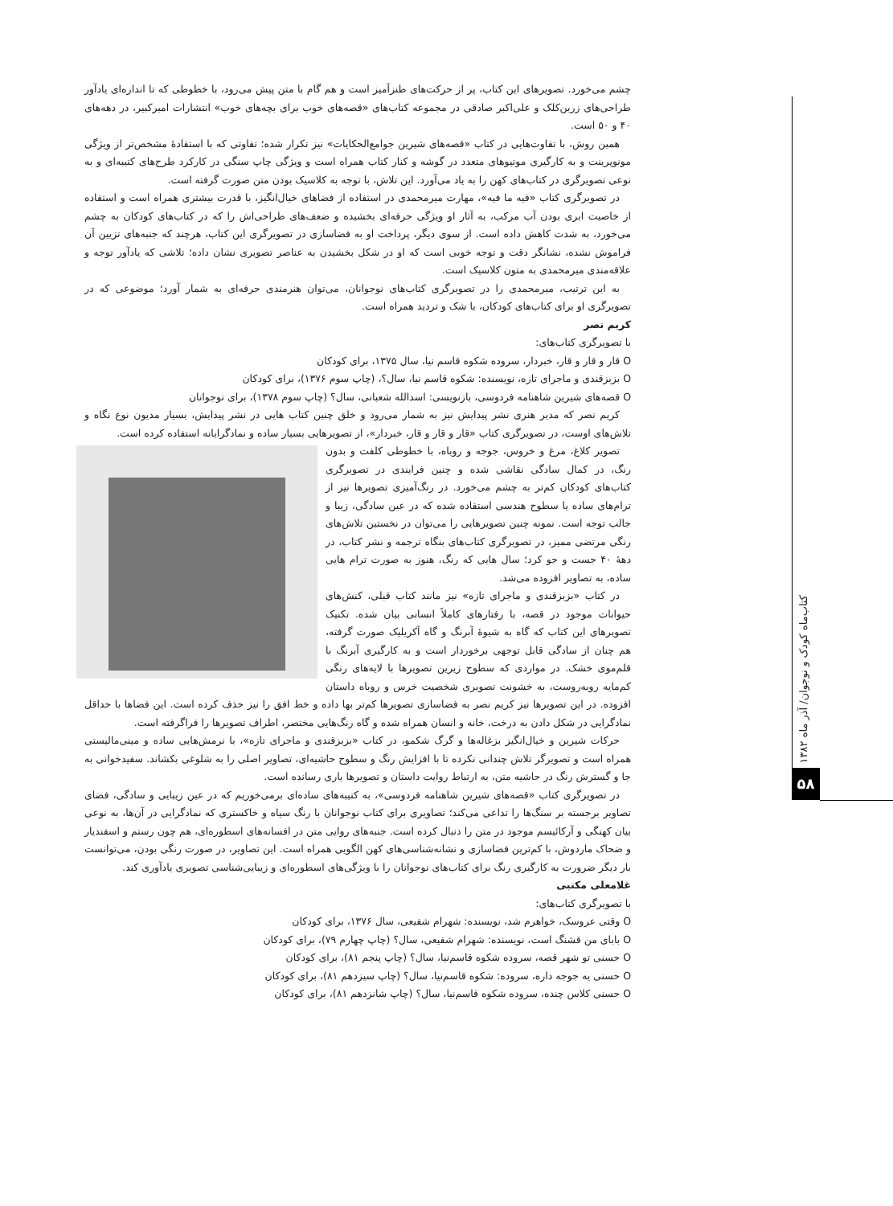چشم می‌خورد. تصویرهای این کتاب، پر از حرکت‌های طنزآمیز است و هم گام با متن پیش می‌رود، با خطوطی که تا اندازه‌ای یادآور طراحی‌های زرین‌کلک و علی‌اکبر صادقی در مجموعه کتاب‌های «قصه‌های خوب برای بچه‌های خوب» انتشارات امیرکبیر، در دهه‌های ۴۰ و ۵۰ است.
همین روش، با تفاوت‌هایی در کتاب «قصه‌های شیرین جوامع‌الحکایات» نیز تکرار شده؛ تفاوتی که با استفادهٔ مشخص‌تر از ویژگی مونوپرینت و به کارگیری موتیوهای متعدد در گوشه و کنار کتاب همراه است و ویژگی چاپ سنگی در کارکرد طرح‌های کتیبه‌ای و به نوعی تصویرگری در کتاب‌های کهن را به یاد می‌آورد. این تلاش، با توجه به کلاسیک بودن متن صورت گرفته است.
در تصویرگری کتاب «فیه ما فیه»، مهارت میرمحمدی در استفاده از فضاهای خیال‌انگیز، با قدرت بیشتری همراه است و استفاده از خاصیت ابری بودن آب مرکب، به آثار او ویژگی حرفه‌ای بخشیده و ضعف‌های طراحی‌اش را که در کتاب‌های کودکان به چشم می‌خورد، به شدت کاهش داده است. از سوی دیگر، پرداخت او به فضاسازی در تصویرگری این کتاب، هرچند که جنبه‌های تزیین آن فراموش نشده، نشانگر دقت و توجه خوبی است که او در شکل بخشیدن به عناصر تصویری نشان داده؛ تلاشی که یادآور توجه و علاقه‌مندی میرمحمدی به متون کلاسیک است.
به این ترتیب، میرمحمدی را در تصویرگری کتاب‌های نوجوانان، می‌توان هنرمندی حرفه‌ای به شمار آورد؛ موضوعی که در تصویرگری او برای کتاب‌های کودکان، با شک و تردید همراه است.
کریم نصر
با تصویرگری کتاب‌های:
O قار و قار و قار، خبردار، سروده شکوه قاسم نیا، سال ۱۳۷۵، برای کودکان
O بزبزقندی و ماجرای تازه، نویسنده: شکوه قاسم نیا، سال؟، (چاپ سوم ۱۳۷۶)، برای کودکان
O قصه‌های شیرین شاهنامه فردوسی، بازنویسی: اسدالله شعبانی، سال؟ (چاپ سوم ۱۳۷۸)، برای نوجوانان
کریم نصر که مدیر هنری نشر پیدایش نیز به شمار می‌رود و خلق چنین کتاب هایی در نشر پیدایش، بسیار مدیون نوع نگاه و تلاش‌های اوست، در تصویرگری کتاب «قار و قار و قار، خبردار»، از تصویرهایی بسیار ساده و نمادگرایانه استفاده کرده است.
تصویر کلاغ، مرغ و خروس، جوجه و روباه، با خطوطی کلفت و بدون رنگ، در کمال سادگی نقاشی شده و چنین فرایندی در تصویرگری کتاب‌های کودکان کم‌تر به چشم می‌خورد. در رنگ‌آمیزی تصویرها نیز از ترام‌های ساده یا سطوح هندسی استفاده شده که در عین سادگی، زیبا و جالب توجه است. نمونه چنین تصویرهایی را می‌توان در نخستین تلاش‌های رنگی مرتضی ممیز، در تصویرگری کتاب‌های بنگاه ترجمه و نشر کتاب، در دههٔ ۴۰ جست و جو کرد؛ سال هایی که رنگ، هنوز به صورت ترام هایی ساده، به تصاویر افزوده می‌شد.
در کتاب «بزبزقندی و ماجرای تازه» نیز مانند کتاب قبلی، کنش‌های حیوانات موجود در قصه، با رفتارهای کاملاً انسانی بیان شده. تکنیک تصویرهای این کتاب که گاه به شیوهٔ آبرنگ و گاه آکریلیک صورت گرفته، هم چنان از سادگی قابل توجهی برخوردار است و به کارگیری آبرنگ با قلم‌موی خشک. در مواردی که سطوح زیرین تصویرها با لایه‌های رنگی کم‌مایه روبه‌روست، به خشونت تصویری شخصیت خرس و روباه داستان افزوده. در این تصویرها نیز کریم نصر به فضاسازی تصویرها کم‌تر بها داده و خط افق را نیز حذف کرده است. این فضاها با حداقل نمادگرایی در شکل دادن به درخت، خانه و انسان همراه شده و گاه رنگ‌هایی مختصر، اطراف تصویرها را فراگرفته است.
حرکات شیرین و خیال‌انگیز بزغاله‌ها و گرگ شکمو، در کتاب «بزبزقندی و ماجرای تازه»، با نرمش‌هایی ساده و مینی‌مالیستی همراه است و تصویرگر تلاش چندانی نکرده تا با افزایش رنگ و سطوح حاشیه‌ای، تصاویر اصلی را به شلوغی بکشاند. سفیدخوانی به جا و گسترش رنگ در حاشیه متن، به ارتباط روایت داستان و تصویرها یاری رسانده است.
در تصویرگری کتاب «قصه‌های شیرین شاهنامه فردوسی»، به کتیبه‌های ساده‌ای برمی‌خوریم که در عین زیبایی و سادگی، فضای تصاویر برجسته بر سنگ‌ها را تداعی می‌کند؛ تصاویری برای کتاب نوجوانان با رنگ سیاه و خاکستری که نمادگرایی در آن‌ها، به نوعی بیان کهنگی و آرکائیسم موجود در متن را دنبال کرده است. جنبه‌های روایی متن در افسانه‌های اسطوره‌ای، هم چون رستم و اسفندیار و ضحاک ماردوش، با کم‌ترین فضاسازی و نشانه‌شناسی‌های کهن الگویی همراه است. این تصاویر، در صورت رنگی بودن، می‌توانست بار دیگر ضرورت به کارگیری رنگ برای کتاب‌های نوجوانان را با ویژگی‌های اسطوره‌ای و زیبایی‌شناسی تصویری یادآوری کند.
غلامعلی مکتبی
با تصویرگری کتاب‌های:
O وقتی عروسک، خواهرم شد، نویسنده: شهرام شفیعی، سال ۱۳۷۶، برای کودکان
O بابای من قشنگ است، نویسنده: شهرام شفیعی، سال؟ (چاپ چهارم ۷۹)، برای کودکان
O حسنی تو شهر قصه، سروده شکوه قاسم‌نیا، سال؟ (چاپ پنجم ۸۱)، برای کودکان
O حسنی یه جوجه داره، سروده: شکوه قاسم‌نیا، سال؟ (چاپ سیزدهم ۸۱)، برای کودکان
O حسنی کلاس چنده، سروده شکوه قاسم‌نیا، سال؟ (چاپ شانزدهم ۸۱)، برای کودکان
کتاب‌ماه کودک و نوجوان/ آذر ماه ۱۳۸۲
۵۸